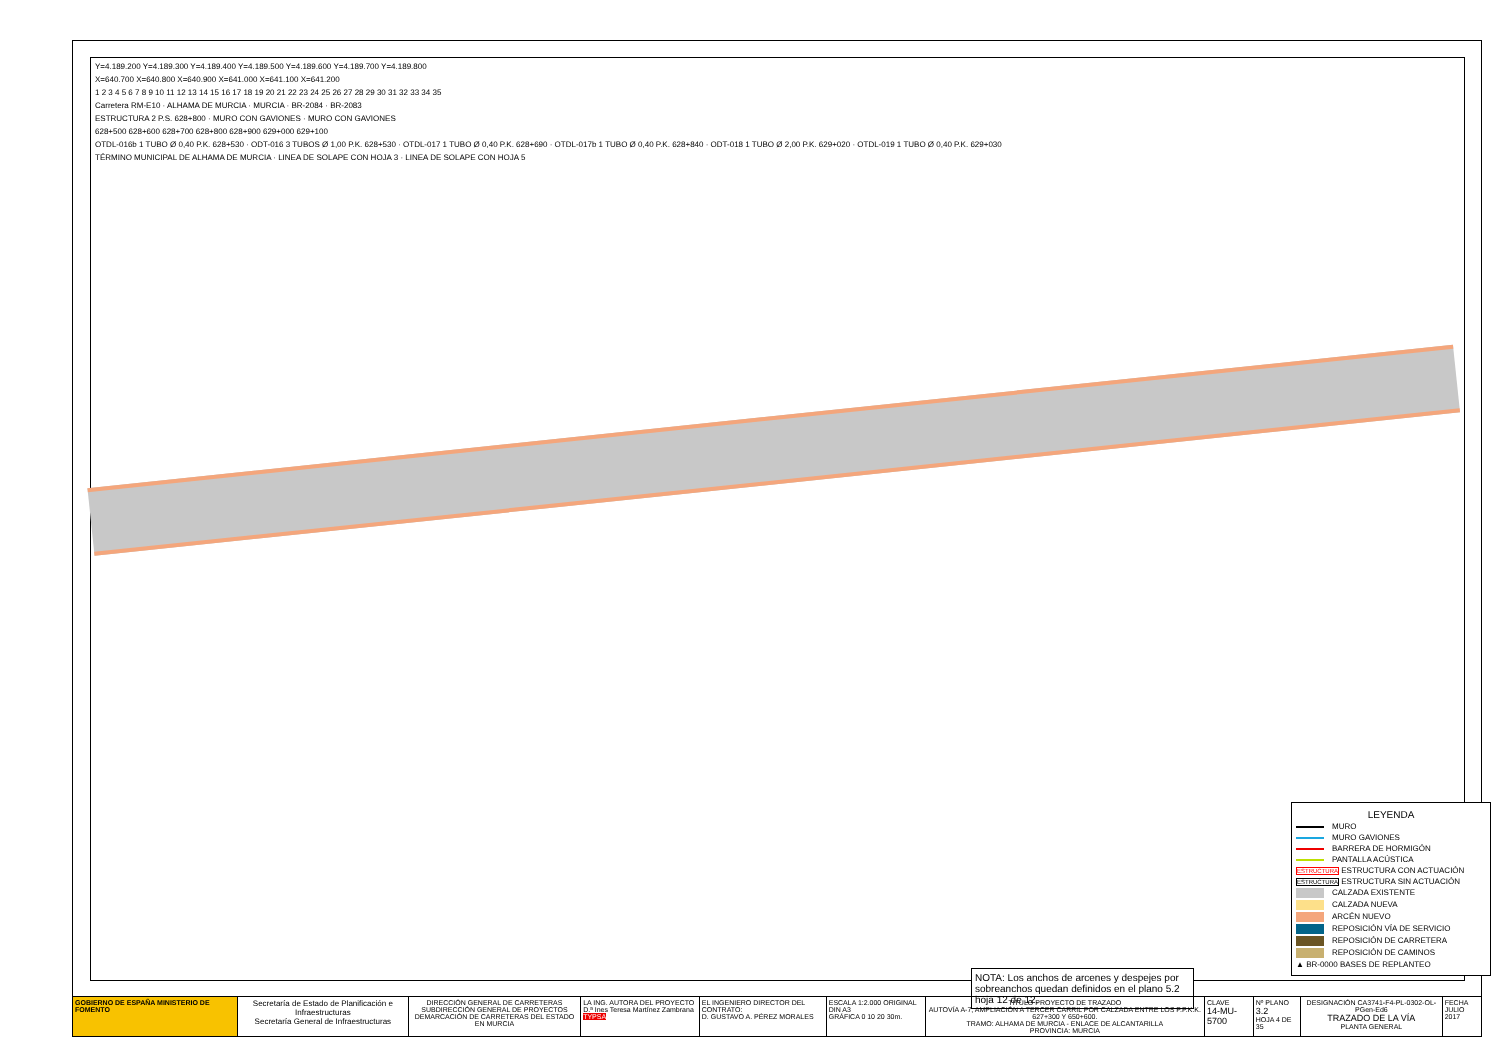Y=4.189.200 Y=4.189.300 Y=4.189.400 Y=4.189.500 Y=4.189.600 Y=4.189.700 Y=4.189.800
X=640.700 X=640.800 X=640.900 X=641.000 X=641.100 X=641.200
1 2 3 4 5 6 7 8 9 10 11 12 13 14 15 16 17 18 19 20 21 22 23 24 25 26 27 28 29 30 31 32 33 34 35
Carretera RM-E10 · ALHAMA DE MURCIA · MURCIA · BR-2084 · BR-2083
ESTRUCTURA 2 P.S. 628+800 · MURO CON GAVIONES · MURO CON GAVIONES
628+500 628+600 628+700 628+800 628+900 629+000 629+100
OTDL-016b 1 TUBO Ø 0,40 P.K. 628+530 · ODT-016 3 TUBOS Ø 1,00 P.K. 628+530 · OTDL-017 1 TUBO Ø 0,40 P.K. 628+690 · OTDL-017b 1 TUBO Ø 0,40 P.K. 628+840 · ODT-018 1 TUBO Ø 2,00 P.K. 629+020 · OTDL-019 1 TUBO Ø 0,40 P.K. 629+030
TÉRMINO MUNICIPAL DE ALHAMA DE MURCIA · LINEA DE SOLAPE CON HOJA 3 · LINEA DE SOLAPE CON HOJA 5
NOTA: Los anchos de arcenes y despejes por sobreanchos quedan definidos en el plano 5.2 hoja 12 de 12.
LEYENDA
MURO
MURO GAVIONES
BARRERA DE HORMIGÓN
PANTALLA ACÚSTICA
ESTRUCTURA ESTRUCTURA CON ACTUACIÓN
ESTRUCTURA ESTRUCTURA SIN ACTUACIÓN
CALZADA EXISTENTE
CALZADA NUEVA
ARCÉN NUEVO
REPOSICIÓN VÍA DE SERVICIO
REPOSICIÓN DE CARRETERA
REPOSICIÓN DE CAMINOS
▲ BR-0000 BASES DE REPLANTEO
| GOBIERNO DE ESPAÑA MINISTERIO DE FOMENTO | Secretaría de Estado de Planificación e Infraestructuras Secretaría General de Infraestructuras | DIRECCIÓN GENERAL DE CARRETERAS SUBDIRECCIÓN GENERAL DE PROYECTOS DEMARCACIÓN DE CARRETERAS DEL ESTADO EN MURCIA | LA ING. AUTORA DEL PROYECTO D.ª Ines Teresa Martínez Zambrana TYPSA | EL INGENIERO DIRECTOR DEL CONTRATO: D. GUSTAVO A. PÉREZ MORALES | ESCALA 1:2.000 ORIGINAL DIN A3 GRÁFICA 0 10 20 30m. | TITULO PROYECTO DE TRAZADO AUTOVÍA A-7, AMPLIACIÓN A TERCER CARRIL POR CALZADA ENTRE LOS P.P.K.K. 627+300 Y 650+600. TRAMO: ALHAMA DE MURCIA - ENLACE DE ALCANTARILLA PROVINCIA: MURCIA | CLAVE 14-MU-5700 | Nº PLANO 3.2 HOJA 4 DE 35 | DESIGNACIÓN CA3741-F4-PL-0302-OL-PGen-Ed6 TRAZADO DE LA VÍA PLANTA GENERAL | FECHA JULIO 2017 |